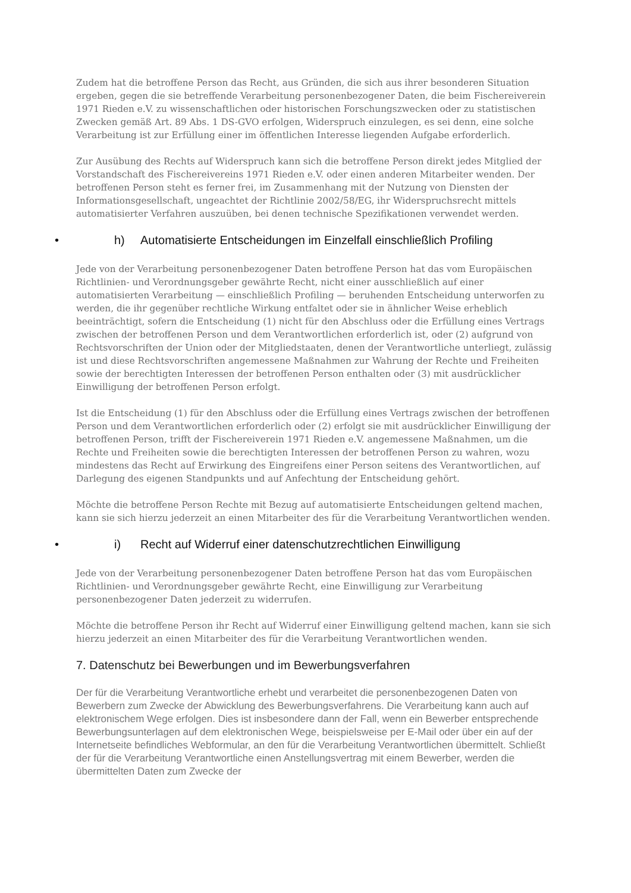Zudem hat die betroffene Person das Recht, aus Gründen, die sich aus ihrer besonderen Situation ergeben, gegen die sie betreffende Verarbeitung personenbezogener Daten, die beim Fischereiverein 1971 Rieden e.V. zu wissenschaftlichen oder historischen Forschungszwecken oder zu statistischen Zwecken gemäß Art. 89 Abs. 1 DS-GVO erfolgen, Widerspruch einzulegen, es sei denn, eine solche Verarbeitung ist zur Erfüllung einer im öffentlichen Interesse liegenden Aufgabe erforderlich.
Zur Ausübung des Rechts auf Widerspruch kann sich die betroffene Person direkt jedes Mitglied der Vorstandschaft des Fischereivereins 1971 Rieden e.V. oder einen anderen Mitarbeiter wenden. Der betroffenen Person steht es ferner frei, im Zusammenhang mit der Nutzung von Diensten der Informationsgesellschaft, ungeachtet der Richtlinie 2002/58/EG, ihr Widerspruchsrecht mittels automatisierter Verfahren auszuüben, bei denen technische Spezifikationen verwendet werden.
• h) Automatisierte Entscheidungen im Einzelfall einschließlich Profiling
Jede von der Verarbeitung personenbezogener Daten betroffene Person hat das vom Europäischen Richtlinien- und Verordnungsgeber gewährte Recht, nicht einer ausschließlich auf einer automatisierten Verarbeitung — einschließlich Profiling — beruhenden Entscheidung unterworfen zu werden, die ihr gegenüber rechtliche Wirkung entfaltet oder sie in ähnlicher Weise erheblich beeinträchtigt, sofern die Entscheidung (1) nicht für den Abschluss oder die Erfüllung eines Vertrags zwischen der betroffenen Person und dem Verantwortlichen erforderlich ist, oder (2) aufgrund von Rechtsvorschriften der Union oder der Mitgliedstaaten, denen der Verantwortliche unterliegt, zulässig ist und diese Rechtsvorschriften angemessene Maßnahmen zur Wahrung der Rechte und Freiheiten sowie der berechtigten Interessen der betroffenen Person enthalten oder (3) mit ausdrücklicher Einwilligung der betroffenen Person erfolgt.
Ist die Entscheidung (1) für den Abschluss oder die Erfüllung eines Vertrags zwischen der betroffenen Person und dem Verantwortlichen erforderlich oder (2) erfolgt sie mit ausdrücklicher Einwilligung der betroffenen Person, trifft der Fischereiverein 1971 Rieden e.V. angemessene Maßnahmen, um die Rechte und Freiheiten sowie die berechtigten Interessen der betroffenen Person zu wahren, wozu mindestens das Recht auf Erwirkung des Eingreifens einer Person seitens des Verantwortlichen, auf Darlegung des eigenen Standpunkts und auf Anfechtung der Entscheidung gehört.
Möchte die betroffene Person Rechte mit Bezug auf automatisierte Entscheidungen geltend machen, kann sie sich hierzu jederzeit an einen Mitarbeiter des für die Verarbeitung Verantwortlichen wenden.
• i) Recht auf Widerruf einer datenschutzrechtlichen Einwilligung
Jede von der Verarbeitung personenbezogener Daten betroffene Person hat das vom Europäischen Richtlinien- und Verordnungsgeber gewährte Recht, eine Einwilligung zur Verarbeitung personenbezogener Daten jederzeit zu widerrufen.
Möchte die betroffene Person ihr Recht auf Widerruf einer Einwilligung geltend machen, kann sie sich hierzu jederzeit an einen Mitarbeiter des für die Verarbeitung Verantwortlichen wenden.
7. Datenschutz bei Bewerbungen und im Bewerbungsverfahren
Der für die Verarbeitung Verantwortliche erhebt und verarbeitet die personenbezogenen Daten von Bewerbern zum Zwecke der Abwicklung des Bewerbungsverfahrens. Die Verarbeitung kann auch auf elektronischem Wege erfolgen. Dies ist insbesondere dann der Fall, wenn ein Bewerber entsprechende Bewerbungsunterlagen auf dem elektronischen Wege, beispielsweise per E-Mail oder über ein auf der Internetseite befindliches Webformular, an den für die Verarbeitung Verantwortlichen übermittelt. Schließt der für die Verarbeitung Verantwortliche einen Anstellungsvertrag mit einem Bewerber, werden die übermittelten Daten zum Zwecke der